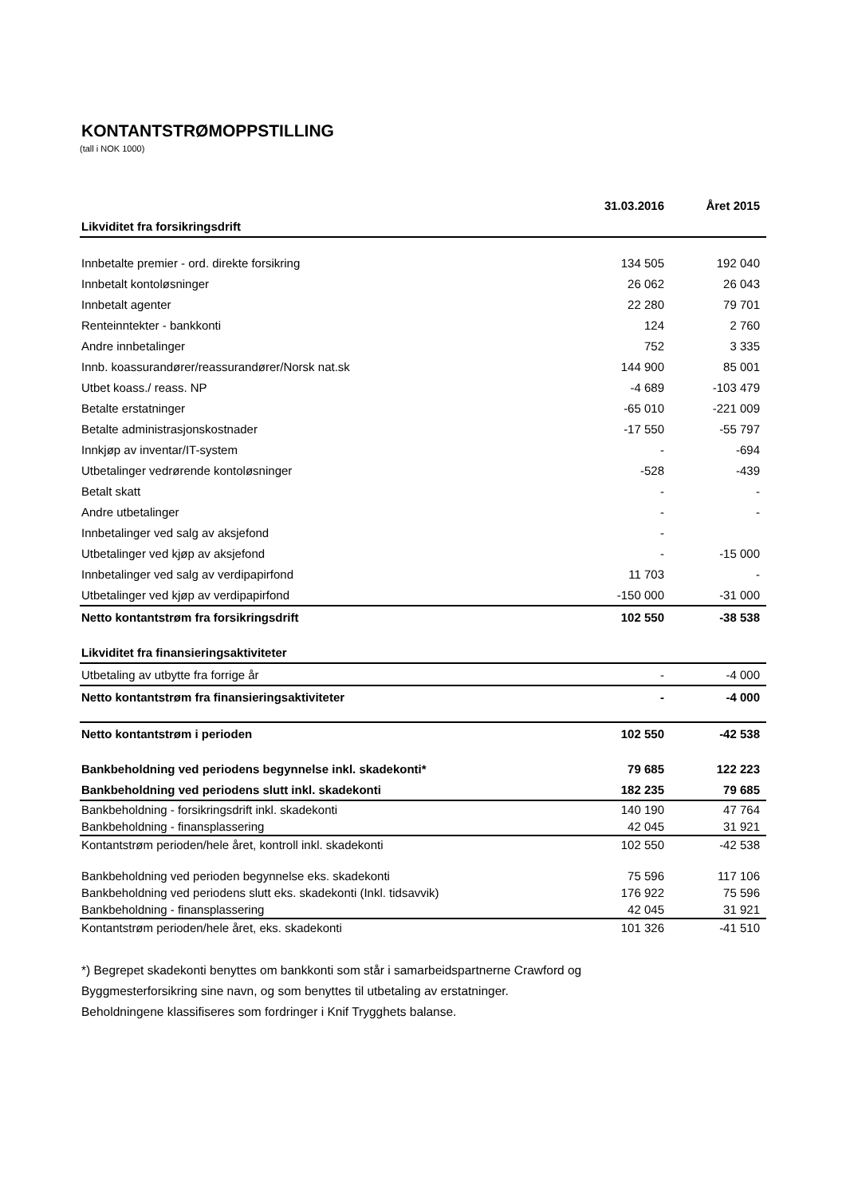KONTANTSTRØMOPPSTILLING
(tall i NOK 1000)
| | 31.03.2016 | Året 2015 |
| --- | --- | --- |
| Likviditet fra forsikringsdrift | | |
| Innbetalte premier - ord. direkte forsikring | 134 505 | 192 040 |
| Innbetalt kontoløsninger | 26 062 | 26 043 |
| Innbetalt agenter | 22 280 | 79 701 |
| Renteinntekter - bankkonti | 124 | 2 760 |
| Andre innbetalinger | 752 | 3 335 |
| Innb. koassurandører/reassurandører/Norsk nat.sk | 144 900 | 85 001 |
| Utbet koass./ reass. NP | -4 689 | -103 479 |
| Betalte erstatninger | -65 010 | -221 009 |
| Betalte administrasjonskostnader | -17 550 | -55 797 |
| Innkjøp av inventar/IT-system | - | -694 |
| Utbetalinger vedrørende kontoløsninger | -528 | -439 |
| Betalt skatt | - | - |
| Andre utbetalinger | - | - |
| Innbetalinger ved salg av aksjefond | - | |
| Utbetalinger ved kjøp av aksjefond | - | -15 000 |
| Innbetalinger ved salg av verdipapirfond | 11 703 | - |
| Utbetalinger ved kjøp av verdipapirfond | -150 000 | -31 000 |
| Netto kontantstrøm fra forsikringsdrift | 102 550 | -38 538 |
| Likviditet fra finansieringsaktiviteter | | |
| Utbetaling av utbytte fra forrige år | - | -4 000 |
| Netto kontantstrøm fra finansieringsaktiviteter | - | -4 000 |
| Netto kontantstrøm i perioden | 102 550 | -42 538 |
| Bankbeholdning ved periodens begynnelse inkl. skadekonti* | 79 685 | 122 223 |
| Bankbeholdning ved periodens slutt inkl. skadekonti | 182 235 | 79 685 |
| Bankbeholdning - forsikringsdrift inkl. skadekonti | 140 190 | 47 764 |
| Bankbeholdning - finansplassering | 42 045 | 31 921 |
| Kontantstrøm perioden/hele året, kontroll inkl. skadekonti | 102 550 | -42 538 |
| Bankbeholdning ved perioden begynnelse eks. skadekonti | 75 596 | 117 106 |
| Bankbeholdning ved periodens slutt eks. skadekonti (Inkl. tidsavvik) | 176 922 | 75 596 |
| Bankbeholdning - finansplassering | 42 045 | 31 921 |
| Kontantstrøm perioden/hele året, eks. skadekonti | 101 326 | -41 510 |
*) Begrepet skadekonti benyttes om bankkonti som står i samarbeidspartnerne Crawford og
Byggmesterforsikring sine navn, og som benyttes til utbetaling av erstatninger.
Beholdningene klassifiseres som fordringer i Knif Trygghets balanse.